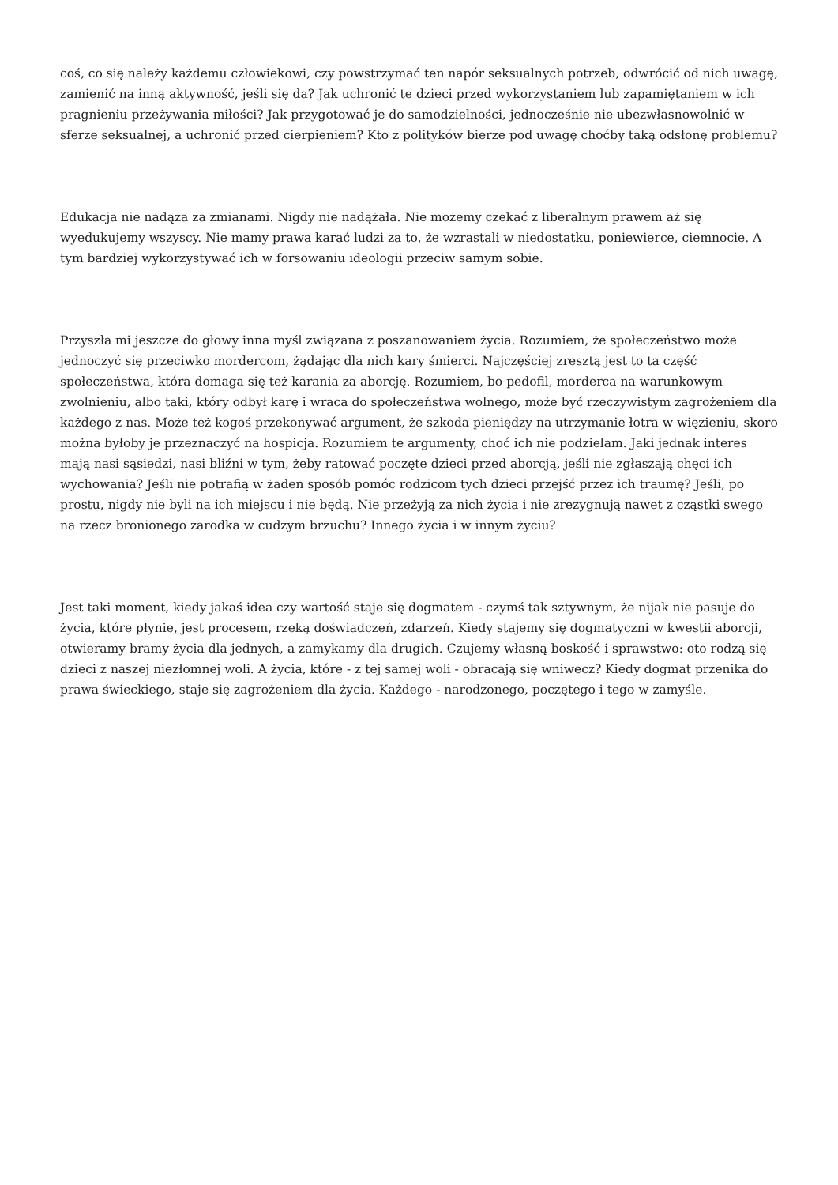coś, co się należy każdemu człowiekowi, czy powstrzymać ten napór seksualnych potrzeb, odwrócić od nich uwagę, zamienić na inną aktywność, jeśli się da? Jak uchronić te dzieci przed wykorzystaniem lub zapamiętaniem w ich pragnieniu przeżywania miłości? Jak przygotować je do samodzielności, jednocześnie nie ubezwłasnowolnić w sferze seksualnej, a uchronić przed cierpieniem? Kto z polityków bierze pod uwagę choćby taką odsłonę problemu?
Edukacja nie nadąża za zmianami. Nigdy nie nadążała. Nie możemy czekać z liberalnym prawem aż się wyedukujemy wszyscy. Nie mamy prawa karać ludzi za to, że wzrastali w niedostatku, poniewierce, ciemnocie. A tym bardziej wykorzystywać ich w forsowaniu ideologii przeciw samym sobie.
Przyszła mi jeszcze do głowy inna myśl związana z poszanowaniem życia. Rozumiem, że społeczeństwo może jednoczyć się przeciwko mordercom, żądając dla nich kary śmierci. Najczęściej zresztą jest to ta część społeczeństwa, która domaga się też karania za aborcję. Rozumiem, bo pedofil, morderca na warunkowym zwolnieniu, albo taki, który odbył karę i wraca do społeczeństwa wolnego, może być rzeczywistym zagrożeniem dla każdego z nas. Może też kogoś przekonywać argument, że szkoda pieniędzy na utrzymanie łotra w więzieniu, skoro można byłoby je przeznaczyć na hospicja. Rozumiem te argumenty, choć ich nie podzielam. Jaki jednak interes mają nasi sąsiedzi, nasi bliźni w tym, żeby ratować poczęte dzieci przed aborcją, jeśli nie zgłaszają chęci ich wychowania? Jeśli nie potrafią w żaden sposób pomóc rodzicom tych dzieci przejść przez ich traumę? Jeśli, po prostu, nigdy nie byli na ich miejscu i nie będą. Nie przeżyją za nich życia i nie zrezygnują nawet z cząstki swego na rzecz bronionego zarodka w cudzym brzuchu? Innego życia i w innym życiu?
Jest taki moment, kiedy jakaś idea czy wartość staje się dogmatem - czymś tak sztywnym, że nijak nie pasuje do życia, które płynie, jest procesem, rzeką doświadczeń, zdarzeń. Kiedy stajemy się dogmatyczni w kwestii aborcji, otwieramy bramy życia dla jednych, a zamykamy dla drugich. Czujemy własną boskość i sprawstwo: oto rodzą się dzieci z naszej niezłomnej woli. A życia, które - z tej samej woli - obracają się wniwecz? Kiedy dogmat przenika do prawa świeckiego, staje się zagrożeniem dla życia. Każdego - narodzonego, poczętego i tego w zamyśle.